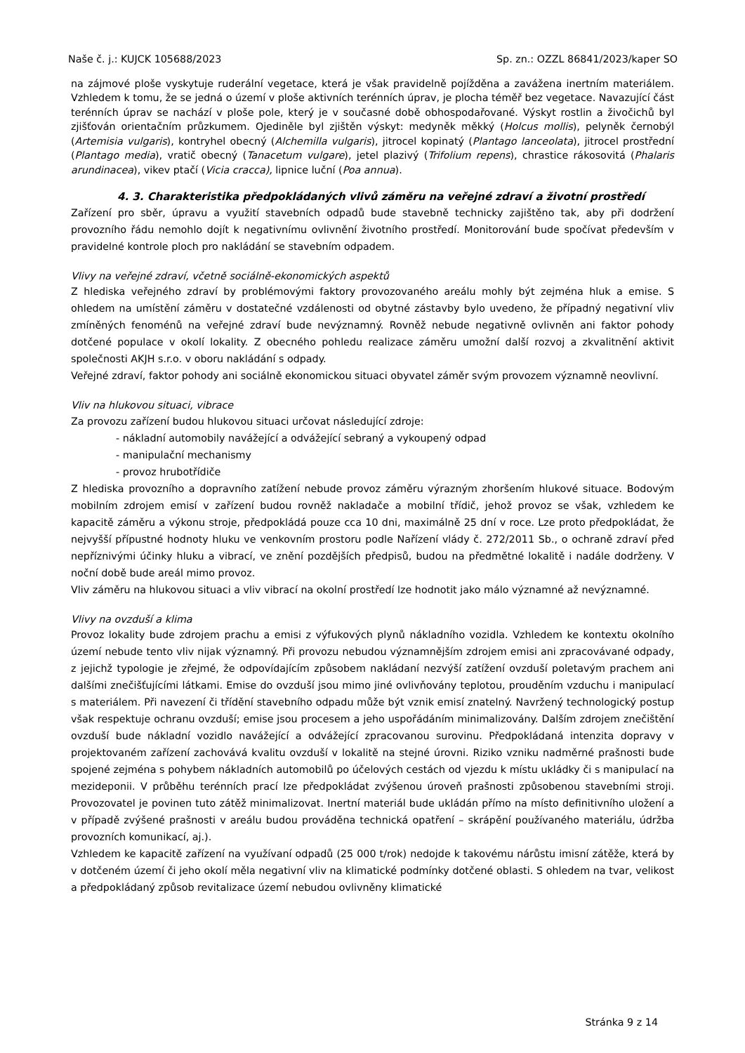Naše č. j.: KUJCK 105688/2023 Sp. zn.: OZZL 86841/2023/kaper SO
na zájmové ploše vyskytuje ruderální vegetace, která je však pravidelně pojížděna a zavážena inertním materiálem. Vzhledem k tomu, že se jedná o území v ploše aktivních terénních úprav, je plocha téměř bez vegetace. Navazující část terénních úprav se nachází v ploše pole, který je v současné době obhospodařované. Výskyt rostlin a živočichů byl zjišťován orientačním průzkumem. Ojediněle byl zjištěn výskyt: medyněk měkký (Holcus mollis), pelyněk černobýl (Artemisia vulgaris), kontryhel obecný (Alchemilla vulgaris), jitrocel kopinatý (Plantago lanceolata), jitrocel prostřední (Plantago media), vratič obecný (Tanacetum vulgare), jetel plazivý (Trifolium repens), chrastice rákosovitá (Phalaris arundinacea), vikev ptačí (Vicia cracca), lipnice luční (Poa annua).
4. 3. Charakteristika předpokládaných vlivů záměru na veřejné zdraví a životní prostředí
Zařízení pro sběr, úpravu a využití stavebních odpadů bude stavebně technicky zajištěno tak, aby při dodržení provozního řádu nemohlo dojít k negativnímu ovlivnění životního prostředí. Monitorování bude spočívat především v pravidelné kontrole ploch pro nakládání se stavebním odpadem.
Vlivy na veřejné zdraví, včetně sociálně-ekonomických aspektů
Z hlediska veřejného zdraví by problémovými faktory provozovaného areálu mohly být zejména hluk a emise. S ohledem na umístění záměru v dostatečné vzdálenosti od obytné zástavby bylo uvedeno, že případný negativní vliv zmíněných fenoménů na veřejné zdraví bude nevýznamný. Rovněž nebude negativně ovlivněn ani faktor pohody dotčené populace v okolí lokality. Z obecného pohledu realizace záměru umožní další rozvoj a zkvalitnění aktivit společnosti AKJH s.r.o. v oboru nakládání s odpady.
Veřejné zdraví, faktor pohody ani sociálně ekonomickou situaci obyvatel záměr svým provozem významně neovlivní.
Vliv na hlukovou situaci, vibrace
Za provozu zařízení budou hlukovou situaci určovat následující zdroje:
- nákladní automobily navážející a odvážející sebraný a vykoupený odpad
- manipulační mechanismy
- provoz hrubotřídiče
Z hlediska provozního a dopravního zatížení nebude provoz záměru výrazným zhoršením hlukové situace. Bodovým mobilním zdrojem emisí v zařízení budou rovněž nakladače a mobilní třídič, jehož provoz se však, vzhledem ke kapacitě záměru a výkonu stroje, předpokládá pouze cca 10 dni, maximálně 25 dní v roce. Lze proto předpokládat, že nejvyšší přípustné hodnoty hluku ve venkovním prostoru podle Nařízení vlády č. 272/2011 Sb., o ochraně zdraví před nepříznivými účinky hluku a vibrací, ve znění pozdějších předpisů, budou na předmětné lokalitě i nadále dodrženy. V noční době bude areál mimo provoz.
Vliv záměru na hlukovou situaci a vliv vibrací na okolní prostředí lze hodnotit jako málo významné až nevýznamné.
Vlivy na ovzduší a klima
Provoz lokality bude zdrojem prachu a emisi z výfukových plynů nákladního vozidla. Vzhledem ke kontextu okolního území nebude tento vliv nijak významný. Při provozu nebudou významnějším zdrojem emisi ani zpracovávané odpady, z jejichž typologie je zřejmé, že odpovídajícím způsobem nakládaní nezvýší zatížení ovzduší poletavým prachem ani dalšími znečišťujícími látkami. Emise do ovzduší jsou mimo jiné ovlivňovány teplotou, prouděním vzduchu i manipulací s materiálem. Při navezení či třídění stavebního odpadu může být vznik emisí znatelný. Navržený technologický postup však respektuje ochranu ovzduší; emise jsou procesem a jeho uspořádáním minimalizovány. Dalším zdrojem znečištění ovzduší bude nákladní vozidlo navážející a odvážející zpracovanou surovinu. Předpokládaná intenzita dopravy v projektovaném zařízení zachovává kvalitu ovzduší v lokalitě na stejné úrovni. Riziko vzniku nadměrné prašnosti bude spojené zejména s pohybem nákladních automobilů po účelových cestách od vjezdu k místu ukládky či s manipulací na mezideponii. V průběhu terénních prací lze předpokládat zvýšenou úroveň prašnosti způsobenou stavebními stroji. Provozovatel je povinen tuto zátěž minimalizovat. Inertní materiál bude ukládán přímo na místo definitivního uložení a v případě zvýšené prašnosti v areálu budou prováděna technická opatření – skrápění používaného materiálu, údržba provozních komunikací, aj.).
Vzhledem ke kapacitě zařízení na využívaní odpadů (25 000 t/rok) nedojde k takovému nárůstu imisní zátěže, která by v dotčeném území či jeho okolí měla negativní vliv na klimatické podmínky dotčené oblasti. S ohledem na tvar, velikost a předpokládaný způsob revitalizace území nebudou ovlivněny klimatické
Stránka 9 z 14